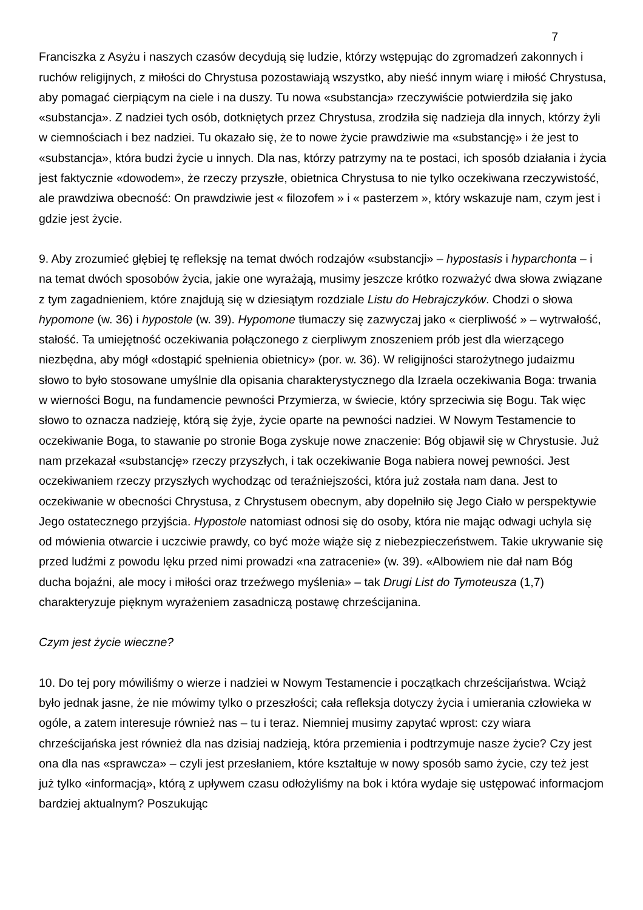7
Franciszka z Asyżu i naszych czasów decydują się ludzie, którzy wstępując do zgromadzeń zakonnych i ruchów religijnych, z miłości do Chrystusa pozostawiają wszystko, aby nieść innym wiarę i miłość Chrystusa, aby pomagać cierpiącym na ciele i na duszy. Tu nowa «substancja» rzeczywiście potwierdziła się jako «substancja». Z nadziei tych osób, dotkniętych przez Chrystusa, zrodziła się nadzieja dla innych, którzy żyli w ciemnościach i bez nadziei. Tu okazało się, że to nowe życie prawdziwie ma «substancję» i że jest to «substancja», która budzi życie u innych. Dla nas, którzy patrzymy na te postaci, ich sposób działania i życia jest faktycznie «dowodem», że rzeczy przyszłe, obietnica Chrystusa to nie tylko oczekiwana rzeczywistość, ale prawdziwa obecność: On prawdziwie jest « filozofem » i « pasterzem », który wskazuje nam, czym jest i gdzie jest życie.
9. Aby zrozumieć głębiej tę refleksję na temat dwóch rodzajów «substancji» – hypostasis i hyparchonta – i na temat dwóch sposobów życia, jakie one wyrażają, musimy jeszcze krótko rozważyć dwa słowa związane z tym zagadnieniem, które znajdują się w dziesiątym rozdziale Listu do Hebrajczyków. Chodzi o słowa hypomone (w. 36) i hypostole (w. 39). Hypomone tłumaczy się zazwyczaj jako « cierpliwość » – wytrwałość, stałość. Ta umiejętność oczekiwania połączonego z cierpliwym znoszeniem prób jest dla wierzącego niezbędna, aby mógł «dostąpić spełnienia obietnicy» (por. w. 36). W religijności starożytnego judaizmu słowo to było stosowane umyślnie dla opisania charakterystycznego dla Izraela oczekiwania Boga: trwania w wierności Bogu, na fundamencie pewności Przymierza, w świecie, który sprzeciwia się Bogu. Tak więc słowo to oznacza nadzieję, którą się żyje, życie oparte na pewności nadziei. W Nowym Testamencie to oczekiwanie Boga, to stawanie po stronie Boga zyskuje nowe znaczenie: Bóg objawił się w Chrystusie. Już nam przekazał «substancję» rzeczy przyszłych, i tak oczekiwanie Boga nabiera nowej pewności. Jest oczekiwaniem rzeczy przyszłych wychodząc od teraźniejszości, która już została nam dana. Jest to oczekiwanie w obecności Chrystusa, z Chrystusem obecnym, aby dopełniło się Jego Ciało w perspektywie Jego ostatecznego przyjścia. Hypostole natomiast odnosi się do osoby, która nie mając odwagi uchyla się od mówienia otwarcie i uczciwie prawdy, co być może wiąże się z niebezpieczeństwem. Takie ukrywanie się przed ludźmi z powodu lęku przed nimi prowadzi «na zatracenie» (w. 39). «Albowiem nie dał nam Bóg ducha bojaźni, ale mocy i miłości oraz trzeźwego myślenia» – tak Drugi List do Tymoteusza (1,7) charakteryzuje pięknym wyrażeniem zasadniczą postawę chrześcijanina.
Czym jest życie wieczne?
10. Do tej pory mówiliśmy o wierze i nadziei w Nowym Testamencie i początkach chrześcijaństwa. Wciąż było jednak jasne, że nie mówimy tylko o przeszłości; cała refleksja dotyczy życia i umierania człowieka w ogóle, a zatem interesuje również nas – tu i teraz. Niemniej musimy zapytać wprost: czy wiara chrześcijańska jest również dla nas dzisiaj nadzieją, która przemienia i podtrzymuje nasze życie? Czy jest ona dla nas «sprawcza» – czyli jest przesłaniem, które kształtuje w nowy sposób samo życie, czy też jest już tylko «informacją», którą z upływem czasu odłożyliśmy na bok i która wydaje się ustępować informacjom bardziej aktualnym? Poszukując